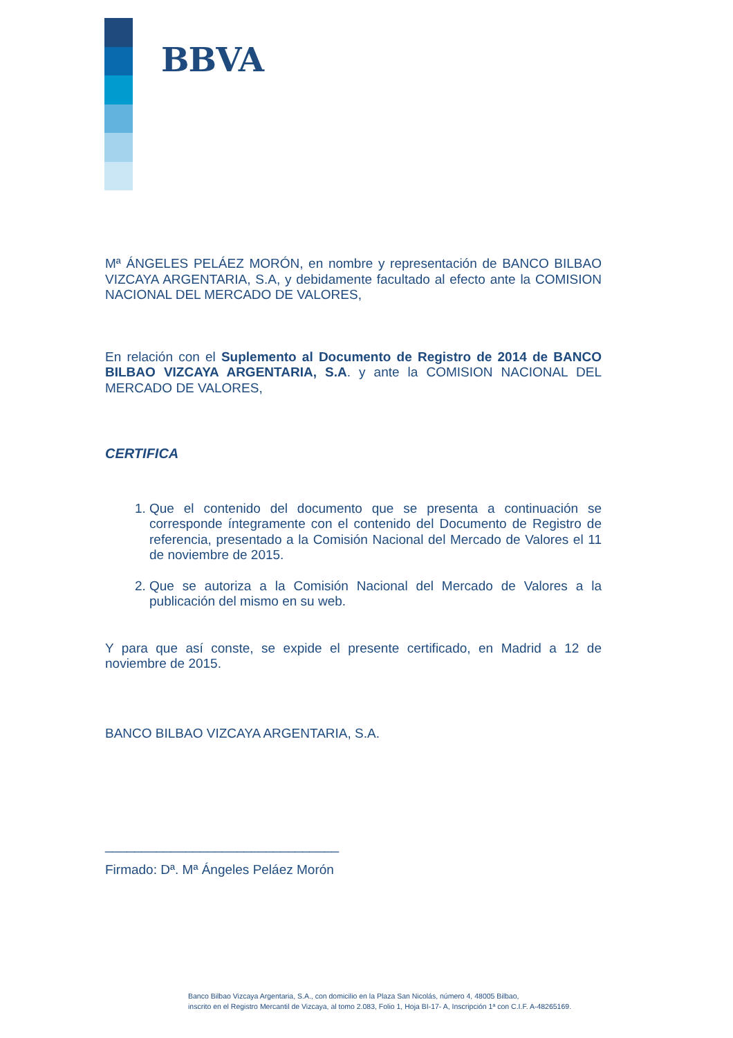BBVA
Mª ÁNGELES PELÁEZ MORÓN, en nombre y representación de BANCO BILBAO VIZCAYA ARGENTARIA, S.A, y debidamente facultado al efecto ante la COMISION NACIONAL DEL MERCADO DE VALORES,
En relación con el Suplemento al Documento de Registro de 2014 de BANCO BILBAO VIZCAYA ARGENTARIA, S.A. y ante la COMISION NACIONAL DEL MERCADO DE VALORES,
CERTIFICA
1. Que el contenido del documento que se presenta a continuación se corresponde íntegramente con el contenido del Documento de Registro de referencia, presentado a la Comisión Nacional del Mercado de Valores el 11 de noviembre de 2015.
2. Que se autoriza a la Comisión Nacional del Mercado de Valores a la publicación del mismo en su web.
Y para que así conste, se expide el presente certificado, en Madrid a 12 de noviembre de 2015.
BANCO BILBAO VIZCAYA ARGENTARIA, S.A.
________________________________
Firmado: Dª. Mª Ángeles Peláez Morón
Banco Bilbao Vizcaya Argentaria, S.A., con domicilio en la Plaza San Nicolás, número 4, 48005 Bilbao,
inscrito en el Registro Mercantil de Vizcaya, al tomo 2.083, Folio 1, Hoja BI-17- A, Inscripción 1ª con C.I.F. A-48265169.